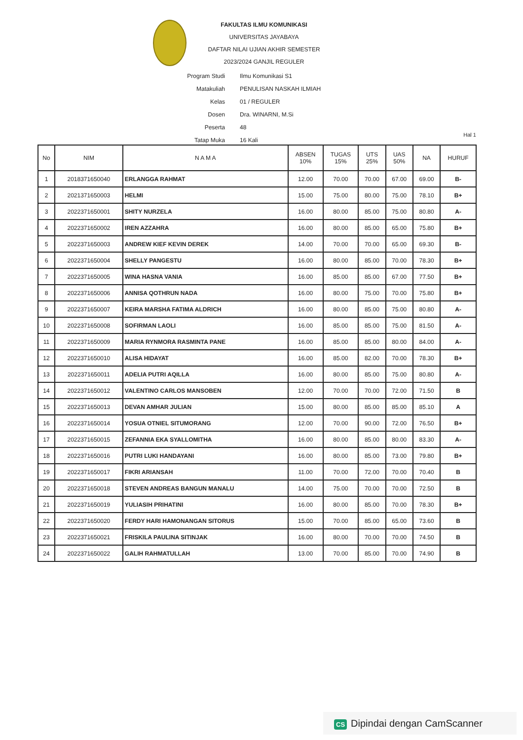FAKULTAS ILMU KOMUNIKASI
UNIVERSITAS JAYABAYA
DAFTAR NILAI UJIAN AKHIR SEMESTER
2023/2024 GANJIL REGULER
| Program Studi | Ilmu Komunikasi S1 |
| Matakuliah | PENULISAN NASKAH ILMIAH |
| Kelas | 01 / REGULER |
| Dosen | Dra. WINARNI, M.Si |
| Peserta | 48 |
| Tatap Muka | 16 Kali |
Hal 1
| No | NIM | N A M A | ABSEN 10% | TUGAS 15% | UTS 25% | UAS 50% | NA | HURUF |
| --- | --- | --- | --- | --- | --- | --- | --- | --- |
| 1 | 2018371650040 | ERLANGGA RAHMAT | 12.00 | 70.00 | 70.00 | 67.00 | 69.00 | B- |
| 2 | 2021371650003 | HELMI | 15.00 | 75.00 | 80.00 | 75.00 | 78.10 | B+ |
| 3 | 2022371650001 | SHITY NURZELA | 16.00 | 80.00 | 85.00 | 75.00 | 80.80 | A- |
| 4 | 2022371650002 | IREN AZZAHRA | 16.00 | 80.00 | 85.00 | 65.00 | 75.80 | B+ |
| 5 | 2022371650003 | ANDREW KIEF KEVIN DEREK | 14.00 | 70.00 | 70.00 | 65.00 | 69.30 | B- |
| 6 | 2022371650004 | SHELLY PANGESTU | 16.00 | 80.00 | 85.00 | 70.00 | 78.30 | B+ |
| 7 | 2022371650005 | WINA HASNA VANIA | 16.00 | 85.00 | 85.00 | 67.00 | 77.50 | B+ |
| 8 | 2022371650006 | ANNISA QOTHRUN NADA | 16.00 | 80.00 | 75.00 | 70.00 | 75.80 | B+ |
| 9 | 2022371650007 | KEIRA MARSHA FATIMA ALDRICH | 16.00 | 80.00 | 85.00 | 75.00 | 80.80 | A- |
| 10 | 2022371650008 | SOFIRMAN LAOLI | 16.00 | 85.00 | 85.00 | 75.00 | 81.50 | A- |
| 11 | 2022371650009 | MARIA RYNMORA RASMINTA PANE | 16.00 | 85.00 | 85.00 | 80.00 | 84.00 | A- |
| 12 | 2022371650010 | ALISA HIDAYAT | 16.00 | 85.00 | 82.00 | 70.00 | 78.30 | B+ |
| 13 | 2022371650011 | ADELIA PUTRI AQILLA | 16.00 | 80.00 | 85.00 | 75.00 | 80.80 | A- |
| 14 | 2022371650012 | VALENTINO CARLOS MANSOBEN | 12.00 | 70.00 | 70.00 | 72.00 | 71.50 | B |
| 15 | 2022371650013 | DEVAN AMHAR JULIAN | 15.00 | 80.00 | 85.00 | 85.00 | 85.10 | A |
| 16 | 2022371650014 | YOSUA OTNIEL SITUMORANG | 12.00 | 70.00 | 90.00 | 72.00 | 76.50 | B+ |
| 17 | 2022371650015 | ZEFANNIA EKA SYALLOMITHA | 16.00 | 80.00 | 85.00 | 80.00 | 83.30 | A- |
| 18 | 2022371650016 | PUTRI LUKI HANDAYANI | 16.00 | 80.00 | 85.00 | 73.00 | 79.80 | B+ |
| 19 | 2022371650017 | FIKRI ARIANSAH | 11.00 | 70.00 | 72.00 | 70.00 | 70.40 | B |
| 20 | 2022371650018 | STEVEN ANDREAS BANGUN MANALU | 14.00 | 75.00 | 70.00 | 70.00 | 72.50 | B |
| 21 | 2022371650019 | YULIASIH PRIHATINI | 16.00 | 80.00 | 85.00 | 70.00 | 78.30 | B+ |
| 22 | 2022371650020 | FERDY HARI HAMONANGAN SITORUS | 15.00 | 70.00 | 85.00 | 65.00 | 73.60 | B |
| 23 | 2022371650021 | FRISKILA PAULINA SITINJAK | 16.00 | 80.00 | 70.00 | 70.00 | 74.50 | B |
| 24 | 2022371650022 | GALIH RAHMATULLAH | 13.00 | 70.00 | 85.00 | 70.00 | 74.90 | B |
CS Dipindai dengan CamScanner